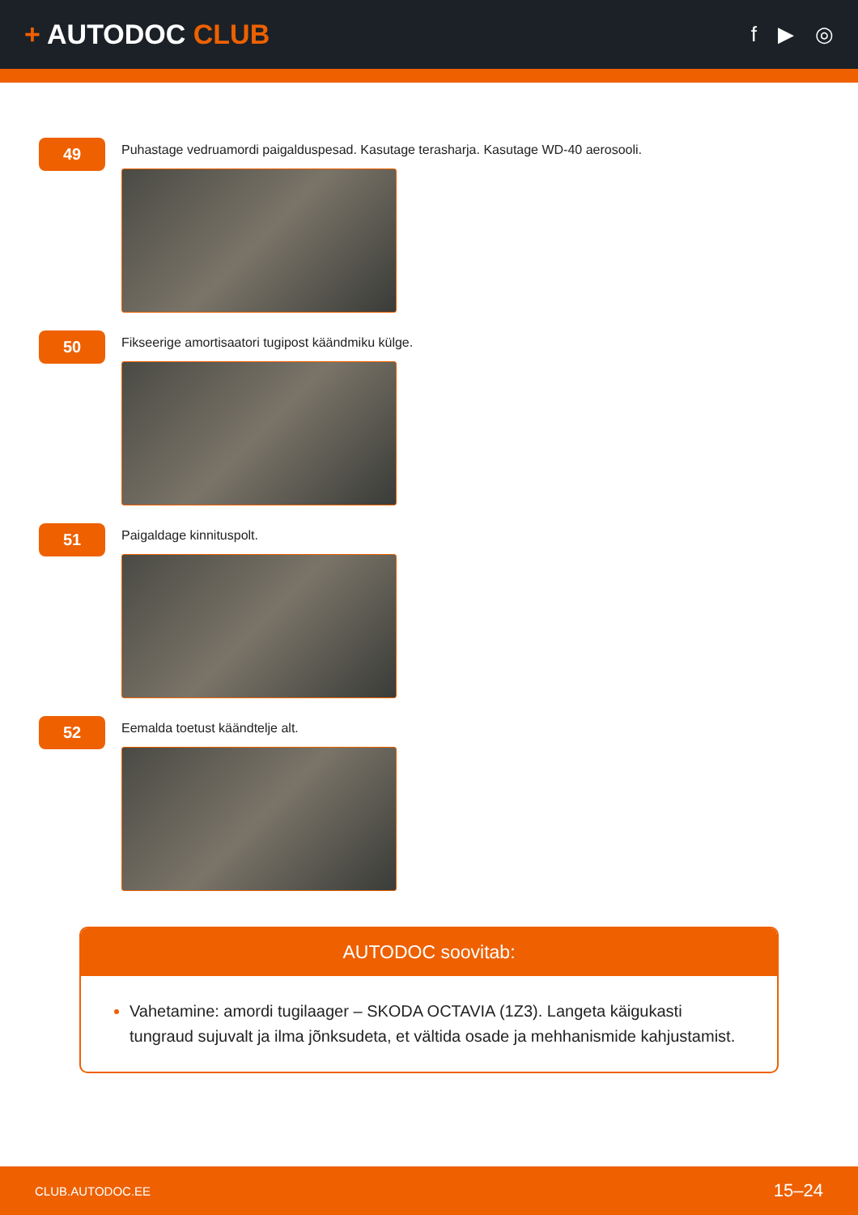+ AUTODOC CLUB
f ▶ ◎
49
Puhastage vedruamordi paigalduspesad. Kasutage terasharja. Kasutage WD-40 aerosooli.
50
Fikseerige amortisaatori tugipost käändmiku külge.
51
Paigaldage kinnituspolt.
52
Eemalda toetust käändtelje alt.
AUTODOC soovitab:
Vahetamine: amordi tugilaager – SKODA OCTAVIA (1Z3). Langeta käigukasti tungraud sujuvalt ja ilma jõnksudeta, et vältida osade ja mehhanismide kahjustamist.
CLUB.AUTODOC.EE 15–24